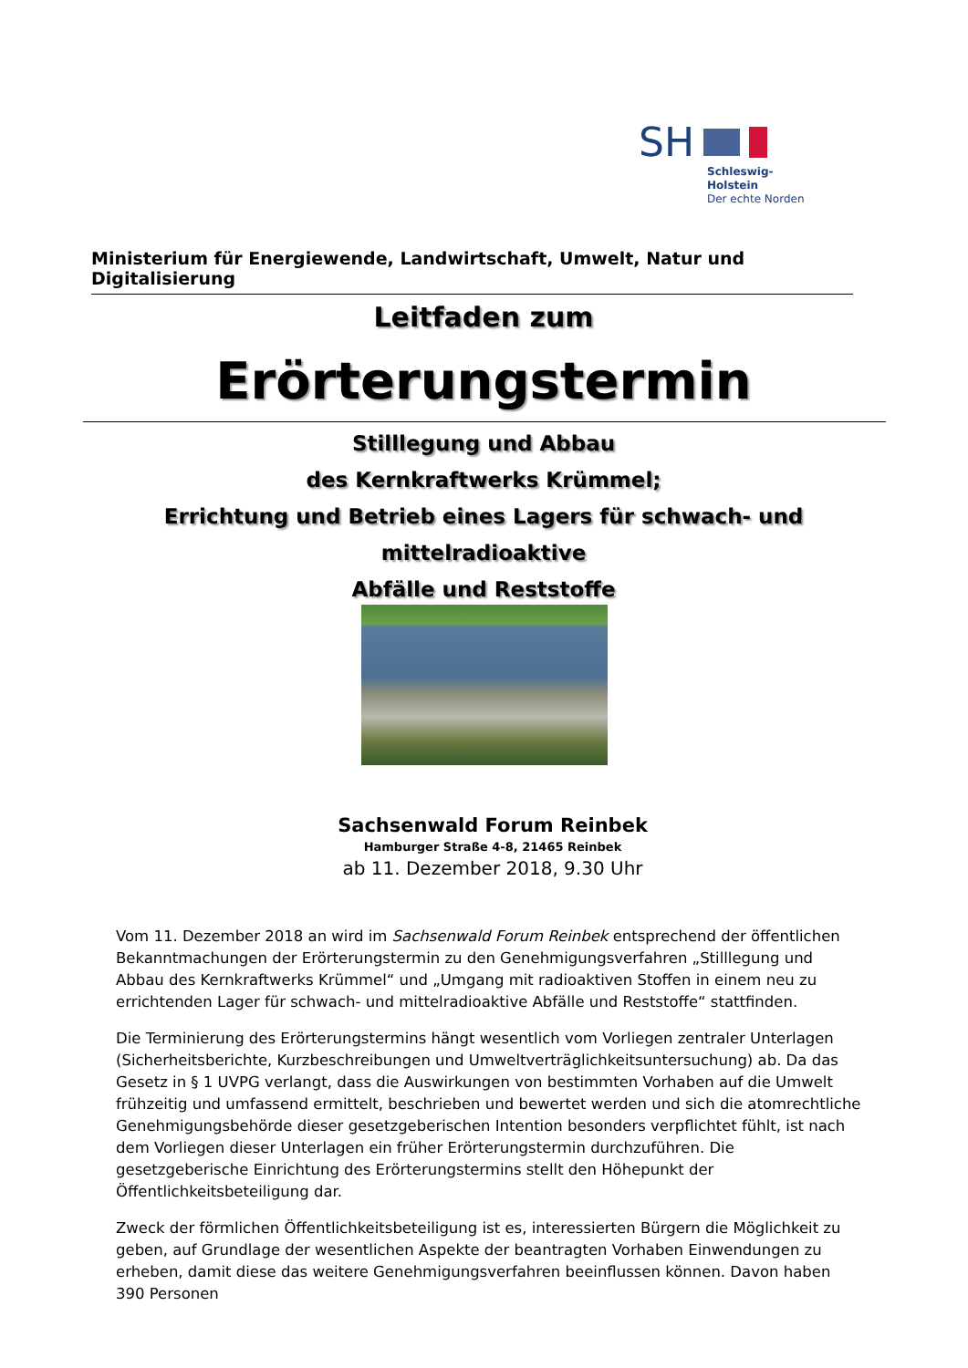SH
Schleswig-Holstein
Der echte Norden
Ministerium für Energiewende, Landwirtschaft, Umwelt, Natur und Digitalisierung
Leitfaden zum
Erörterungstermin
Stilllegung und Abbau
des Kernkraftwerks Krümmel;
Errichtung und Betrieb eines Lagers für schwach- und mittelradioaktive
Abfälle und Reststoffe
Sachsenwald Forum Reinbek
Hamburger Straße 4-8, 21465 Reinbek
ab 11. Dezember 2018, 9.30 Uhr
Vom 11. Dezember 2018 an wird im Sachsenwald Forum Reinbek entsprechend der öffentlichen Bekanntmachungen der Erörterungstermin zu den Genehmigungsverfahren „Stilllegung und Abbau des Kernkraftwerks Krümmel“ und „Umgang mit radioaktiven Stoffen in einem neu zu errichtenden Lager für schwach- und mittelradioaktive Abfälle und Reststoffe“ stattfinden.
Die Terminierung des Erörterungstermins hängt wesentlich vom Vorliegen zentraler Unterlagen (Sicherheitsberichte, Kurzbeschreibungen und Umweltverträglichkeitsuntersuchung) ab. Da das Gesetz in § 1 UVPG verlangt, dass die Auswirkungen von bestimmten Vorhaben auf die Umwelt frühzeitig und umfassend ermittelt, beschrieben und bewertet werden und sich die atomrechtliche Genehmigungsbehörde dieser gesetzgeberischen Intention besonders verpflichtet fühlt, ist nach dem Vorliegen dieser Unterlagen ein früher Erörterungstermin durchzuführen. Die gesetzgeberische Einrichtung des Erörterungstermins stellt den Höhepunkt der Öffentlichkeitsbeteiligung dar.
Zweck der förmlichen Öffentlichkeitsbeteiligung ist es, interessierten Bürgern die Möglichkeit zu geben, auf Grundlage der wesentlichen Aspekte der beantragten Vorhaben Einwendungen zu erheben, damit diese das weitere Genehmigungsverfahren beeinflussen können. Davon haben 390 Personen